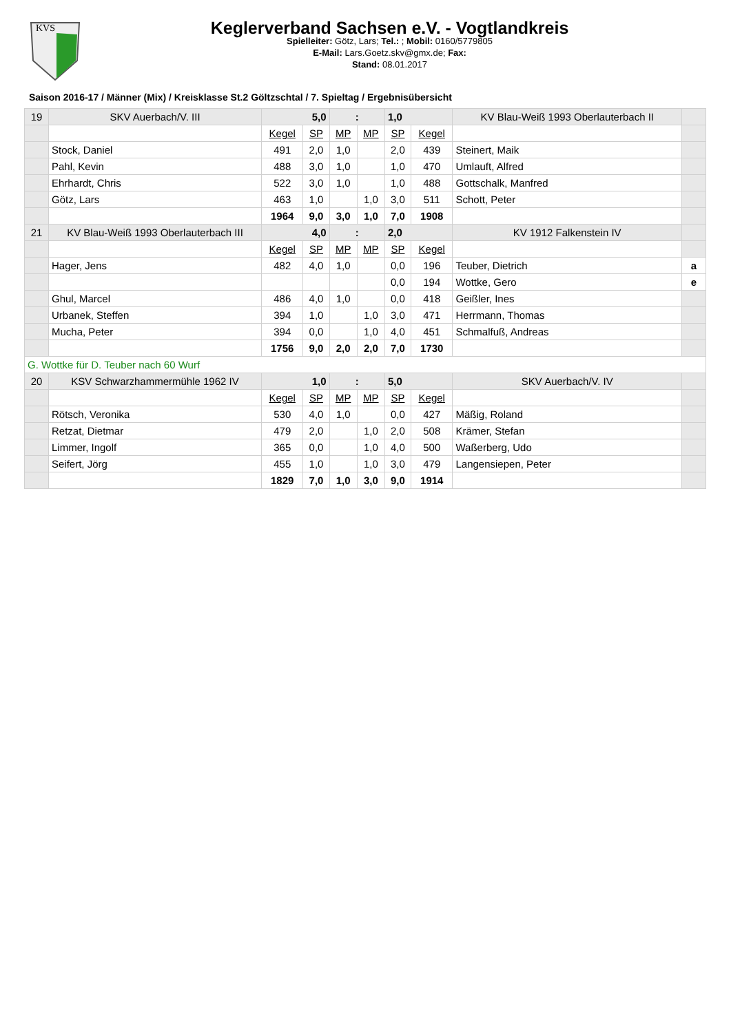KVS
Keglerverband Sachsen e.V. - Vogtlandkreis
Spielleiter: Götz, Lars; Tel.: ; Mobil: 0160/5779805
E-Mail: Lars.Goetz.skv@gmx.de; Fax:
Stand: 08.01.2017
Saison 2016-17 / Männer (Mix) / Kreisklasse St.2 Göltzschtal / 7. Spieltag / Ergebnisübersicht
| 19 | SKV Auerbach/V. III | 5,0 | | : | | 1,0 | | KV Blau-Weiß 1993 Oberlauterbach II | |
| | | Kegel | SP | MP | MP | SP | Kegel | | |
| | Stock, Daniel | 491 | 2,0 | 1,0 | | 2,0 | 439 | Steinert, Maik | |
| | Pahl, Kevin | 488 | 3,0 | 1,0 | | 1,0 | 470 | Umlauft, Alfred | |
| | Ehrhardt, Chris | 522 | 3,0 | 1,0 | | 1,0 | 488 | Gottschalk, Manfred | |
| | Götz, Lars | 463 | 1,0 | | 1,0 | 3,0 | 511 | Schott, Peter | |
| | | 1964 | 9,0 | 3,0 | 1,0 | 7,0 | 1908 | | |
| 21 | KV Blau-Weiß 1993 Oberlauterbach III | 4,0 | | : | | 2,0 | | KV 1912 Falkenstein IV | |
| | | Kegel | SP | MP | MP | SP | Kegel | | |
| | Hager, Jens | 482 | 4,0 | 1,0 | | 0,0 | 196 | Teuber, Dietrich | a |
| | | | | | | 0,0 | 194 | Wottke, Gero | e |
| | Ghul, Marcel | 486 | 4,0 | 1,0 | | 0,0 | 418 | Geißler, Ines | |
| | Urbanek, Steffen | 394 | 1,0 | | 1,0 | 3,0 | 471 | Herrmann, Thomas | |
| | Mucha, Peter | 394 | 0,0 | | 1,0 | 4,0 | 451 | Schmalfuß, Andreas | |
| | | 1756 | 9,0 | 2,0 | 2,0 | 7,0 | 1730 | | |
| G. Wottke für D. Teuber nach 60 Wurf | | | | | | | | | |
| 20 | KSV Schwarzhammermühle 1962 IV | 1,0 | | : | | 5,0 | | SKV Auerbach/V. IV | |
| | | Kegel | SP | MP | MP | SP | Kegel | | |
| | Rötsch, Veronika | 530 | 4,0 | 1,0 | | 0,0 | 427 | Mäßig, Roland | |
| | Retzat, Dietmar | 479 | 2,0 | | 1,0 | 2,0 | 508 | Krämer, Stefan | |
| | Limmer, Ingolf | 365 | 0,0 | | 1,0 | 4,0 | 500 | Waßerberg, Udo | |
| | Seifert, Jörg | 455 | 1,0 | | 1,0 | 3,0 | 479 | Langensiepen, Peter | |
| | | 1829 | 7,0 | 1,0 | 3,0 | 9,0 | 1914 | | |